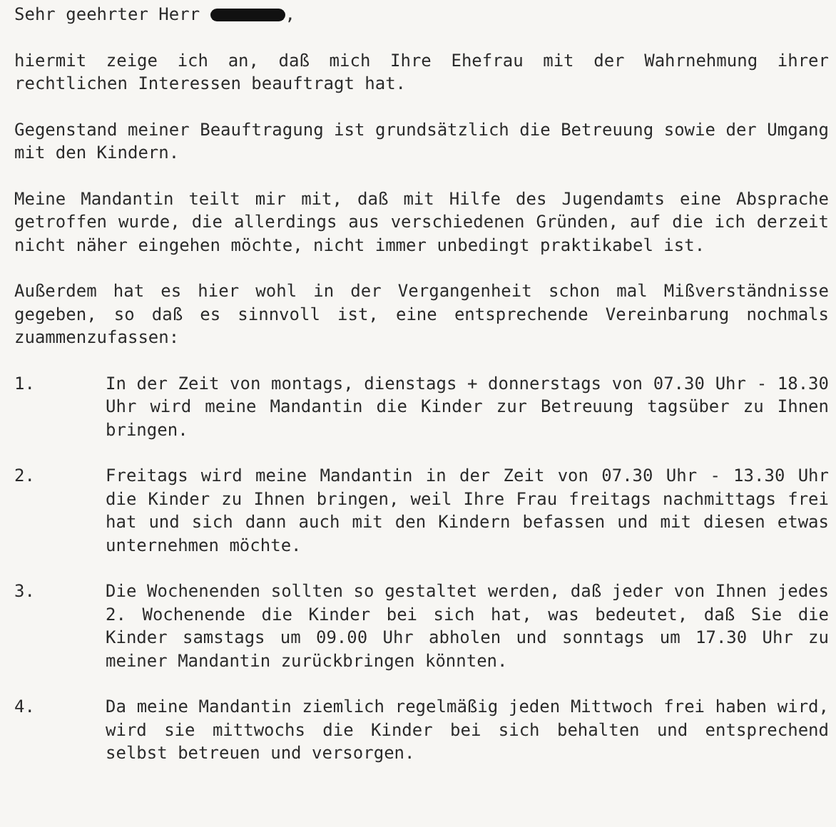Sehr geehrter Herr ,
hiermit zeige ich an, daß mich Ihre Ehefrau mit der Wahrnehmung ihrer rechtlichen Interessen beauftragt hat.
Gegenstand meiner Beauftragung ist grundsätzlich die Betreuung sowie der Umgang mit den Kindern.
Meine Mandantin teilt mir mit, daß mit Hilfe des Jugendamts eine Absprache getroffen wurde, die allerdings aus verschiedenen Gründen, auf die ich derzeit nicht näher eingehen möchte, nicht immer unbedingt praktikabel ist.
Außerdem hat es hier wohl in der Vergangenheit schon mal Mißverständnisse gegeben, so daß es sinnvoll ist, eine entsprechende Vereinbarung nochmals zuammenzufassen:
1. In der Zeit von montags, dienstags + donnerstags von 07.30 Uhr - 18.30 Uhr wird meine Mandantin die Kinder zur Betreuung tagsüber zu Ihnen bringen.
2. Freitags wird meine Mandantin in der Zeit von 07.30 Uhr - 13.30 Uhr die Kinder zu Ihnen bringen, weil Ihre Frau freitags nachmittags frei hat und sich dann auch mit den Kindern befassen und mit diesen etwas unternehmen möchte.
3. Die Wochenenden sollten so gestaltet werden, daß jeder von Ihnen jedes 2. Wochenende die Kinder bei sich hat, was bedeutet, daß Sie die Kinder samstags um 09.00 Uhr abholen und sonntags um 17.30 Uhr zu meiner Mandantin zurückbringen könnten.
4. Da meine Mandantin ziemlich regelmäßig jeden Mittwoch frei haben wird, wird sie mittwochs die Kinder bei sich behalten und entsprechend selbst betreuen und versorgen.